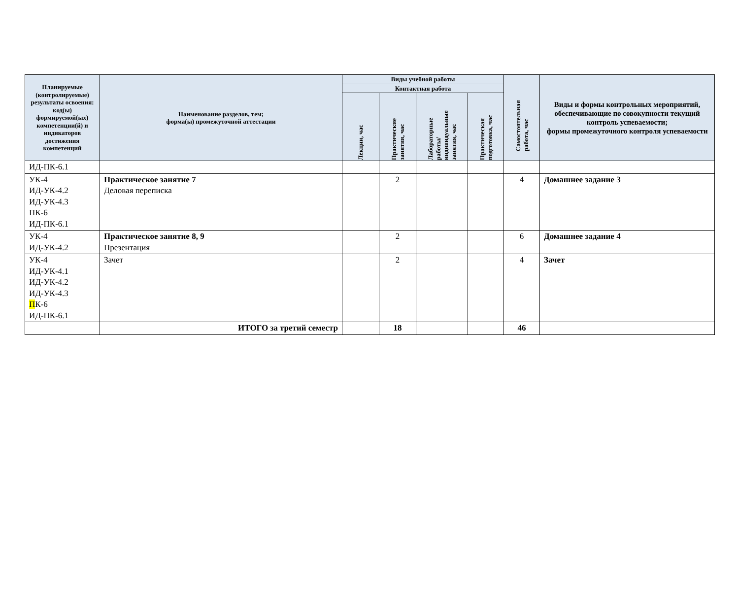| Планируемые (контролируемые) результаты освоения: код(ы) формируемой(ых) компетенции(й) и индикаторов достижения компетенций | Наименование разделов, тем; форма(ы) промежуточной аттестации | Виды учебной работы | | | | Самостоятельная работа, час | Виды и формы контрольных мероприятий, обеспечивающие по совокупности текущий контроль успеваемости; формы промежуточного контроля успеваемости |
| --- | --- | --- | --- | --- | --- | --- | --- |
| | | Контактная работа | | | | | |
| | | Лекции, час | Практические занятия, час | Лабораторные работы/ индивидуальные занятия, час | Практическая подготовка, час | | |
| ИД-ПК-6.1 | | | | | | | |
| УК-4 ИД-УК-4.2 ИД-УК-4.3 ПК-6 ИД-ПК-6.1 | Практическое занятие 7 Деловая переписка | | 2 | | | 4 | Домашнее задание 3 |
| УК-4 ИД-УК-4.2 | Практическое занятие 8, 9 Презентация | | 2 | | | 6 | Домашнее задание 4 |
| УК-4 ИД-УК-4.1 ИД-УК-4.2 ИД-УК-4.3 П К-6 ИД-ПК-6.1 | Зачет | | 2 | | | 4 | Зачет |
| | ИТОГО за третий семестр | | 18 | | | 46 | |